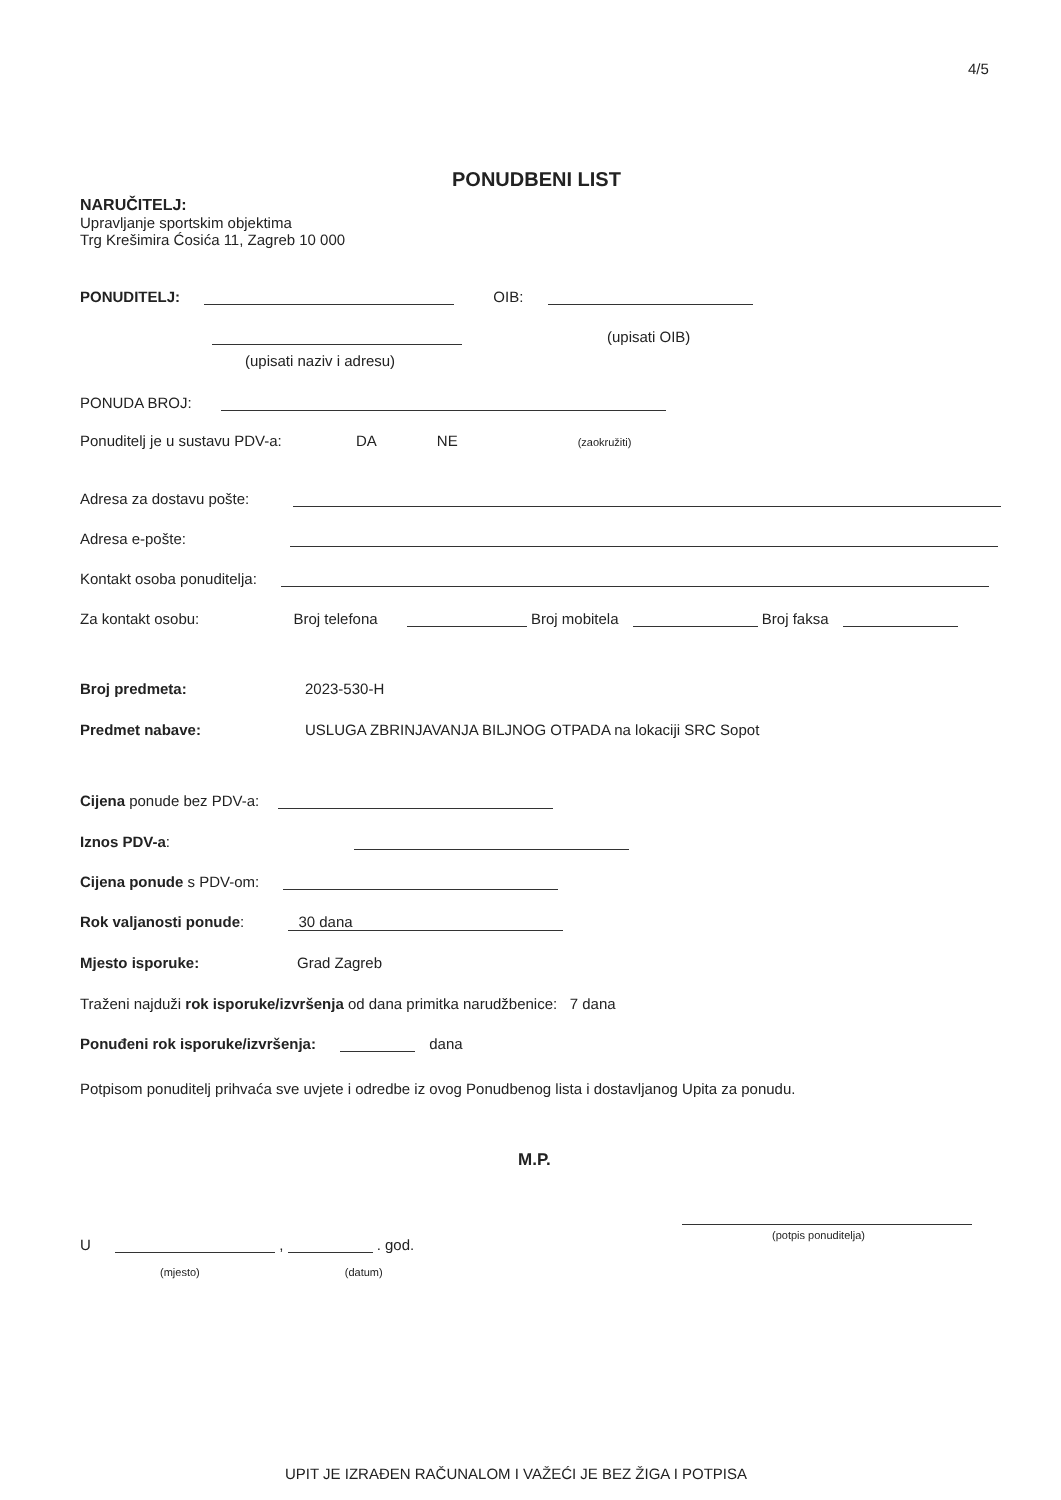4/5
PONUDBENI LIST
NARUČITELJ:
Upravljanje sportskim objektima
Trg Krešimira Ćosića 11, Zagreb 10 000
PONUDITELJ: OIB:
(upisati OIB)
(upisati naziv i adresu)
PONUDA BROJ:
Ponuditelj je u sustavu PDV-a: DA NE (zaokružiti)
Adresa za dostavu pošte:
Adresa e-pošte:
Kontakt osoba ponuditelja:
Za kontakt osobu: Broj telefona Broj mobitela Broj faksa
Broj predmeta: 2023-530-H
Predmet nabave: USLUGA ZBRINJAVANJA BILJNOG OTPADA na lokaciji SRC Sopot
Cijena ponude bez PDV-a:
Iznos PDV-a:
Cijena ponude s PDV-om:
Rok valjanosti ponude: 30 dana
Mjesto isporuke: Grad Zagreb
Traženi najduži rok isporuke/izvršenja od dana primitka narudžbenice: 7 dana
Ponuđeni rok isporuke/izvršenja: dana
Potpisom ponuditelj prihvaća sve uvjete i odredbe iz ovog Ponudbenog lista i dostavljanog Upita za ponudu.
M.P.
(potpis ponuditelja)
U , . god.
(mjesto) (datum)
UPIT JE IZRAĐEN RAČUNALOM I VAŽEĆI JE BEZ ŽIGA I POTPISA